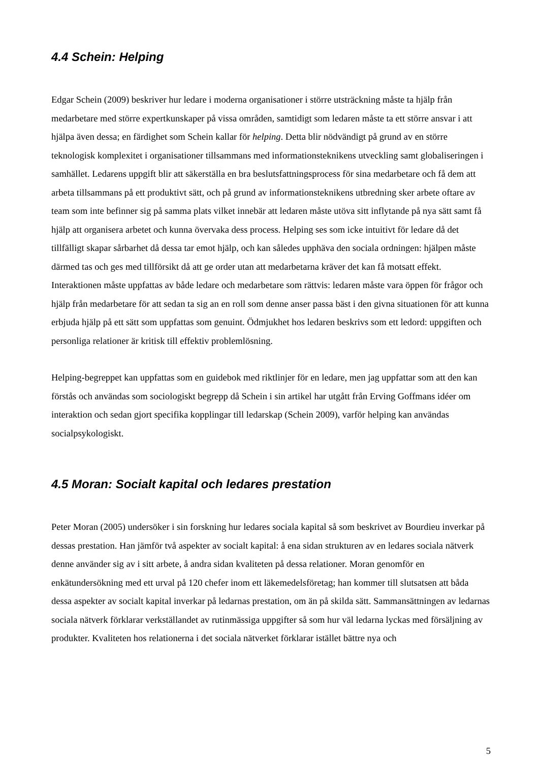4.4 Schein: Helping
Edgar Schein (2009) beskriver hur ledare i moderna organisationer i större utsträckning måste ta hjälp från medarbetare med större expertkunskaper på vissa områden, samtidigt som ledaren måste ta ett större ansvar i att hjälpa även dessa; en färdighet som Schein kallar för helping. Detta blir nödvändigt på grund av en större teknologisk komplexitet i organisationer tillsammans med informationsteknikens utveckling samt globaliseringen i samhället. Ledarens uppgift blir att säkerställa en bra beslutsfattningsprocess för sina medarbetare och få dem att arbeta tillsammans på ett produktivt sätt, och på grund av informationsteknikens utbredning sker arbete oftare av team som inte befinner sig på samma plats vilket innebär att ledaren måste utöva sitt inflytande på nya sätt samt få hjälp att organisera arbetet och kunna övervaka dess process. Helping ses som icke intuitivt för ledare då det tillfälligt skapar sårbarhet då dessa tar emot hjälp, och kan således upphäva den sociala ordningen: hjälpen måste därmed tas och ges med tillförsikt då att ge order utan att medarbetarna kräver det kan få motsatt effekt. Interaktionen måste uppfattas av både ledare och medarbetare som rättvis: ledaren måste vara öppen för frågor och hjälp från medarbetare för att sedan ta sig an en roll som denne anser passa bäst i den givna situationen för att kunna erbjuda hjälp på ett sätt som uppfattas som genuint. Ödmjukhet hos ledaren beskrivs som ett ledord: uppgiften och personliga relationer är kritisk till effektiv problemlösning.
Helping-begreppet kan uppfattas som en guidebok med riktlinjer för en ledare, men jag uppfattar som att den kan förstås och användas som sociologiskt begrepp då Schein i sin artikel har utgått från Erving Goffmans idéer om interaktion och sedan gjort specifika kopplingar till ledarskap (Schein 2009), varför helping kan användas socialpsykologiskt.
4.5 Moran: Socialt kapital och ledares prestation
Peter Moran (2005) undersöker i sin forskning hur ledares sociala kapital så som beskrivet av Bourdieu inverkar på dessas prestation. Han jämför två aspekter av socialt kapital: å ena sidan strukturen av en ledares sociala nätverk denne använder sig av i sitt arbete, å andra sidan kvaliteten på dessa relationer. Moran genomför en enkätundersökning med ett urval på 120 chefer inom ett läkemedelsföretag; han kommer till slutsatsen att båda dessa aspekter av socialt kapital inverkar på ledarnas prestation, om än på skilda sätt. Sammansättningen av ledarnas sociala nätverk förklarar verkställandet av rutinmässiga uppgifter så som hur väl ledarna lyckas med försäljning av produkter. Kvaliteten hos relationerna i det sociala nätverket förklarar istället bättre nya och
5